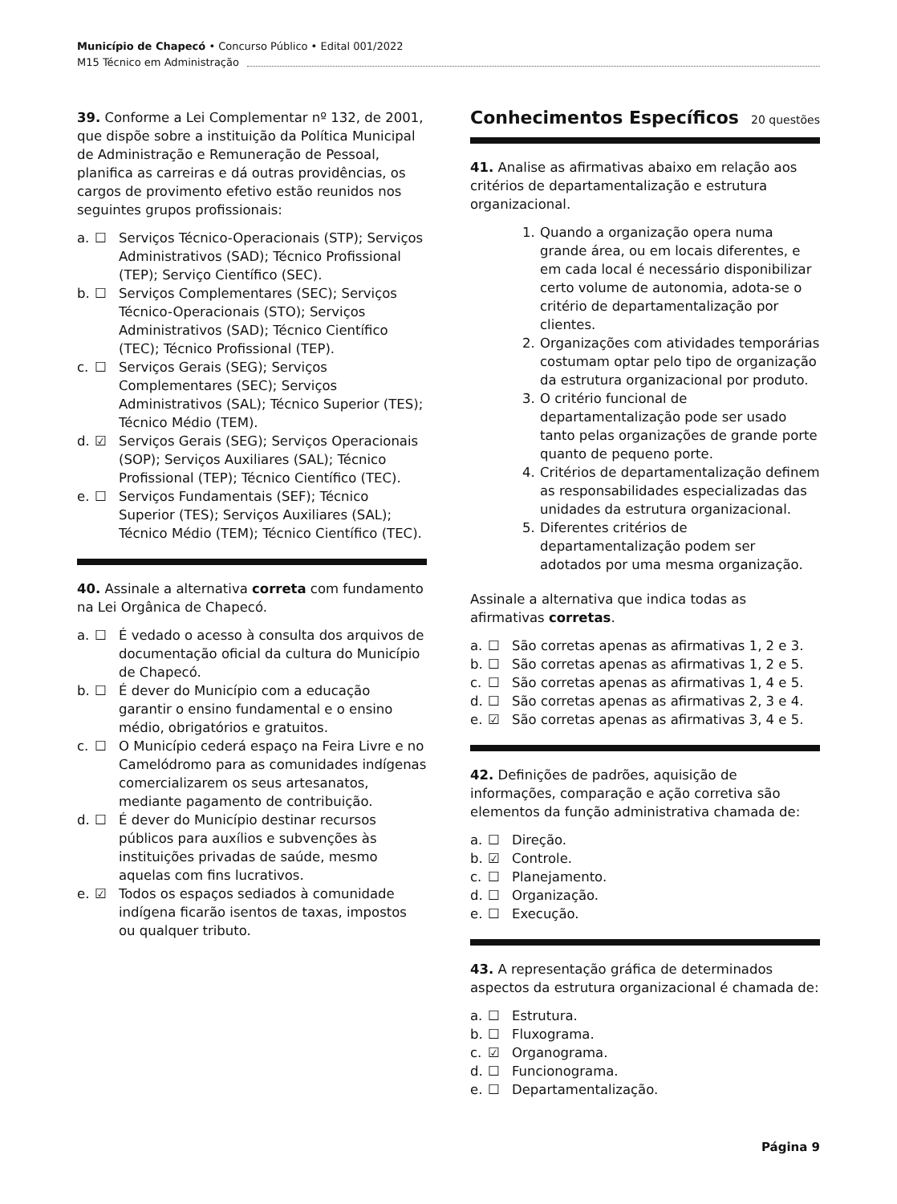Município de Chapecó • Concurso Público • Edital 001/2022
M15 Técnico em Administração
39. Conforme a Lei Complementar nº 132, de 2001, que dispõe sobre a instituição da Política Municipal de Administração e Remuneração de Pessoal, planifica as carreiras e dá outras providências, os cargos de provimento efetivo estão reunidos nos seguintes grupos profissionais:
a. ☐ Serviços Técnico-Operacionais (STP); Serviços Administrativos (SAD); Técnico Profissional (TEP); Serviço Científico (SEC).
b. ☐ Serviços Complementares (SEC); Serviços Técnico-Operacionais (STO); Serviços Administrativos (SAD); Técnico Científico (TEC); Técnico Profissional (TEP).
c. ☐ Serviços Gerais (SEG); Serviços Complementares (SEC); Serviços Administrativos (SAL); Técnico Superior (TES); Técnico Médio (TEM).
d. ☑ Serviços Gerais (SEG); Serviços Operacionais (SOP); Serviços Auxiliares (SAL); Técnico Profissional (TEP); Técnico Científico (TEC).
e. ☐ Serviços Fundamentais (SEF); Técnico Superior (TES); Serviços Auxiliares (SAL); Técnico Médio (TEM); Técnico Científico (TEC).
40. Assinale a alternativa correta com fundamento na Lei Orgânica de Chapecó.
a. ☐ É vedado o acesso à consulta dos arquivos de documentação oficial da cultura do Município de Chapecó.
b. ☐ É dever do Município com a educação garantir o ensino fundamental e o ensino médio, obrigatórios e gratuitos.
c. ☐ O Município cederá espaço na Feira Livre e no Camelódromo para as comunidades indígenas comercializarem os seus artesanatos, mediante pagamento de contribuição.
d. ☐ É dever do Município destinar recursos públicos para auxílios e subvenções às instituições privadas de saúde, mesmo aquelas com fins lucrativos.
e. ☑ Todos os espaços sediados à comunidade indígena ficarão isentos de taxas, impostos ou qualquer tributo.
Conhecimentos Específicos 20 questões
41. Analise as afirmativas abaixo em relação aos critérios de departamentalização e estrutura organizacional.
1. Quando a organização opera numa grande área, ou em locais diferentes, e em cada local é necessário disponibilizar certo volume de autonomia, adota-se o critério de departamentalização por clientes.
2. Organizações com atividades temporárias costumam optar pelo tipo de organização da estrutura organizacional por produto.
3. O critério funcional de departamentalização pode ser usado tanto pelas organizações de grande porte quanto de pequeno porte.
4. Critérios de departamentalização definem as responsabilidades especializadas das unidades da estrutura organizacional.
5. Diferentes critérios de departamentalização podem ser adotados por uma mesma organização.
Assinale a alternativa que indica todas as afirmativas corretas.
a. ☐ São corretas apenas as afirmativas 1, 2 e 3.
b. ☐ São corretas apenas as afirmativas 1, 2 e 5.
c. ☐ São corretas apenas as afirmativas 1, 4 e 5.
d. ☐ São corretas apenas as afirmativas 2, 3 e 4.
e. ☑ São corretas apenas as afirmativas 3, 4 e 5.
42. Definições de padrões, aquisição de informações, comparação e ação corretiva são elementos da função administrativa chamada de:
a. ☐ Direção.
b. ☑ Controle.
c. ☐ Planejamento.
d. ☐ Organização.
e. ☐ Execução.
43. A representação gráfica de determinados aspectos da estrutura organizacional é chamada de:
a. ☐ Estrutura.
b. ☐ Fluxograma.
c. ☑ Organograma.
d. ☐ Funcionograma.
e. ☐ Departamentalização.
Página 9